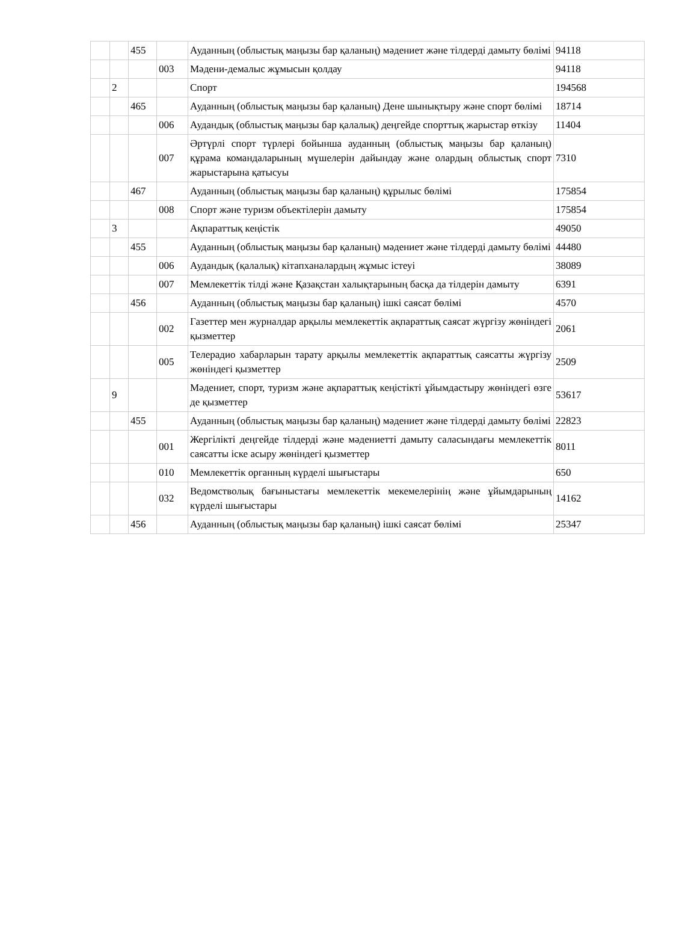| | | 455 | | Ауданның (облыстық маңызы бар қаланың) мәдениет және тілдерді дамыту бөлімі | 94118 |
| | | | 003 | Мәдени-демалыс жұмысын қолдау | 94118 |
| | 2 | | | Спорт | 194568 |
| | | 465 | | Ауданның (облыстық маңызы бар қаланың) Дене шынықтыру және спорт бөлімі | 18714 |
| | | | 006 | Аудандық (облыстық маңызы бар қалалық) деңгейде спорттық жарыстар өткізу | 11404 |
| | | | 007 | Әртүрлі спорт түрлері бойынша ауданның (облыстық маңызы бар қаланың) құрама командаларының мүшелерін дайындау және олардың облыстық спорт жарыстарына қатысуы | 7310 |
| | | 467 | | Ауданның (облыстық маңызы бар қаланың) құрылыс бөлімі | 175854 |
| | | | 008 | Спорт және туризм объектілерін дамыту | 175854 |
| | 3 | | | Ақпараттық кеңістік | 49050 |
| | | 455 | | Ауданның (облыстық маңызы бар қаланың) мәдениет және тілдерді дамыту бөлімі | 44480 |
| | | | 006 | Аудандық (қалалық) кітапханалардың жұмыс істеуі | 38089 |
| | | | 007 | Мемлекеттік тілді және Қазақстан халықтарының басқа да тілдерін дамыту | 6391 |
| | | 456 | | Ауданның (облыстық маңызы бар қаланың) ішкі саясат бөлімі | 4570 |
| | | | 002 | Газеттер мен журналдар арқылы мемлекеттік ақпараттық саясат жүргізу жөніндегі қызметтер | 2061 |
| | | | 005 | Телерадио хабарларын тарату арқылы мемлекеттік ақпараттық саясатты жүргізу жөніндегі қызметтер | 2509 |
| | 9 | | | Мәдениет, спорт, туризм және ақпараттық кеңістікті ұйымдастыру жөніндегі өзге де қызметтер | 53617 |
| | | 455 | | Ауданның (облыстық маңызы бар қаланың) мәдениет және тілдерді дамыту бөлімі | 22823 |
| | | | 001 | Жергілікті деңгейде тілдерді және мәдениетті дамыту саласындағы мемлекеттік саясатты іске асыру жөніндегі қызметтер | 8011 |
| | | | 010 | Мемлекеттік органның күрделі шығыстары | 650 |
| | | | 032 | Ведомстволық бағыныстағы мемлекеттік мекемелерінің және ұйымдарының күрделі шығыстары | 14162 |
| | | 456 | | Ауданның (облыстық маңызы бар қаланың) ішкі саясат бөлімі | 25347 |